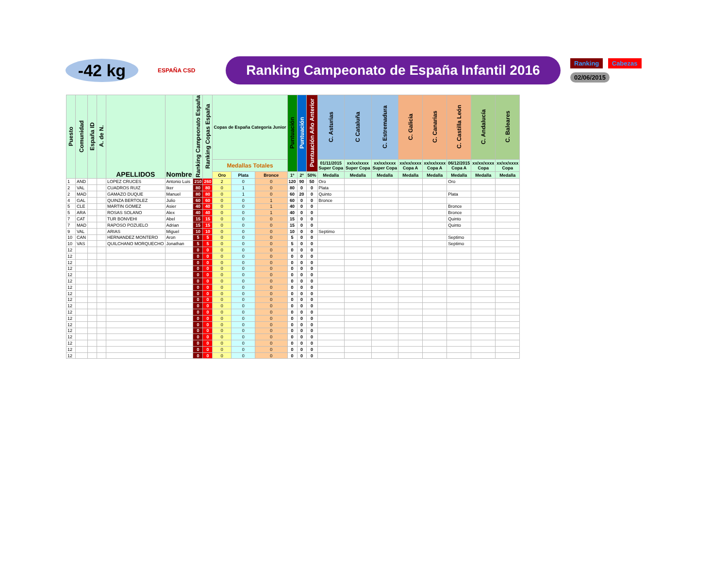-42 kg
ESPAÑA CSD
Ranking Campeonato de España Infantil 2016
Ranking Cabezas
02/06/2015
| Puesto | Comunidad | España ID | A. de N. | APELLIDOS | Nombre | Ranking Campeonato España | Ranking Copas España | Copas de España Categoría Junior | | | Puntuación | Puntuación | Puntuación Año Anterior | C. Asturias | C Cataluña | C. Estremadura | C. Galicia | C. Canarias | C. Castilla León | C. Andalucía | C. Baleares |
| --- | --- | --- | --- | --- | --- | --- | --- | --- | --- | --- | --- | --- | --- | --- | --- | --- | --- | --- | --- | --- | --- |
| | | | | | | | | Medallas Totales | | | | | | 01/11/2015 Super Copa | xx/xx/xxxx Super Copa | xx/xx/xxxx Super Copa | xx/xx/xxxx Copa A | xx/xx/xxxx Copa A | 06/12/2015 Copa A | xx/xx/xxxx Copa | xx/xx/xxxx Copa |
| | | | | | | | | Oro | Plata | Bronce | 1º | 2º | 50% | Medalla | Medalla | Medalla | Medalla | Medalla | Medalla | Medalla | Medalla |
| 1 | AND | | | LOPEZ CRUCES | Antonio Luis | 210 | 260 | 2 | 0 | 0 | 120 | 90 | 50 | Oro | | | | | Oro | | |
| 2 | VAL | | | CUADROS RUIZ | Iker | 80 | 80 | 0 | 1 | 0 | 80 | 0 | 0 | Plata | | | | | | | |
| 2 | MAD | | | GAMAZO DUQUE | Manuel | 80 | 80 | 0 | 1 | 0 | 60 | 20 | 0 | Quinto | | | | | Plata | | |
| 4 | GAL | | | QUINZA BERTOLEZ | Julio | 60 | 60 | 0 | 0 | 1 | 60 | 0 | 0 | Bronce | | | | | | | |
| 5 | CLE | | | MARTIN GOMEZ | Asier | 40 | 40 | 0 | 0 | 1 | 40 | 0 | 0 | | | | | | Bronce | | |
| 5 | ARA | | | ROSAS SOLANO | Alex | 40 | 40 | 0 | 0 | 1 | 40 | 0 | 0 | | | | | | Bronce | | |
| 7 | CAT | | | TUR BONVEHI | Abel | 15 | 15 | 0 | 0 | 0 | 15 | 0 | 0 | | | | | | Quinto | | |
| 7 | MAD | | | RAPOSO POZUELO | Adrian | 15 | 15 | 0 | 0 | 0 | 15 | 0 | 0 | | | | | | Quinto | | |
| 9 | VAL | | | ARIAS | Miguel | 10 | 10 | 0 | 0 | 0 | 10 | 0 | 0 | Septimo | | | | | | | |
| 10 | CAN | | | HERNANDEZ MONTERO | Aron | 5 | 5 | 0 | 0 | 0 | 5 | 0 | 0 | | | | | | Septimo | | |
| 10 | VAS | | | QUILCHANO MORQUECHO | Jonathan | 5 | 5 | 0 | 0 | 0 | 5 | 0 | 0 | | | | | | Septimo | | |
| 12 | | | | | | 0 | 0 | 0 | 0 | 0 | 0 | 0 | 0 | | | | | | | | |
| 12 | | | | | | 0 | 0 | 0 | 0 | 0 | 0 | 0 | 0 | | | | | | | | |
| 12 | | | | | | 0 | 0 | 0 | 0 | 0 | 0 | 0 | 0 | | | | | | | | |
| 12 | | | | | | 0 | 0 | 0 | 0 | 0 | 0 | 0 | 0 | | | | | | | | |
| 12 | | | | | | 0 | 0 | 0 | 0 | 0 | 0 | 0 | 0 | | | | | | | | |
| 12 | | | | | | 0 | 0 | 0 | 0 | 0 | 0 | 0 | 0 | | | | | | | | |
| 12 | | | | | | 0 | 0 | 0 | 0 | 0 | 0 | 0 | 0 | | | | | | | | |
| 12 | | | | | | 0 | 0 | 0 | 0 | 0 | 0 | 0 | 0 | | | | | | | | |
| 12 | | | | | | 0 | 0 | 0 | 0 | 0 | 0 | 0 | 0 | | | | | | | | |
| 12 | | | | | | 0 | 0 | 0 | 0 | 0 | 0 | 0 | 0 | | | | | | | | |
| 12 | | | | | | 0 | 0 | 0 | 0 | 0 | 0 | 0 | 0 | | | | | | | | |
| 12 | | | | | | 0 | 0 | 0 | 0 | 0 | 0 | 0 | 0 | | | | | | | | |
| 12 | | | | | | 0 | 0 | 0 | 0 | 0 | 0 | 0 | 0 | | | | | | | | |
| 12 | | | | | | 0 | 0 | 0 | 0 | 0 | 0 | 0 | 0 | | | | | | | | |
| 12 | | | | | | 0 | 0 | 0 | 0 | 0 | 0 | 0 | 0 | | | | | | | | |
| 12 | | | | | | 0 | 0 | 0 | 0 | 0 | 0 | 0 | 0 | | | | | | | | |
| 12 | | | | | | 0 | 0 | 0 | 0 | 0 | 0 | 0 | 0 | | | | | | | | |
| 12 | | | | | | 0 | 0 | 0 | 0 | 0 | 0 | 0 | 0 | | | | | | | | |